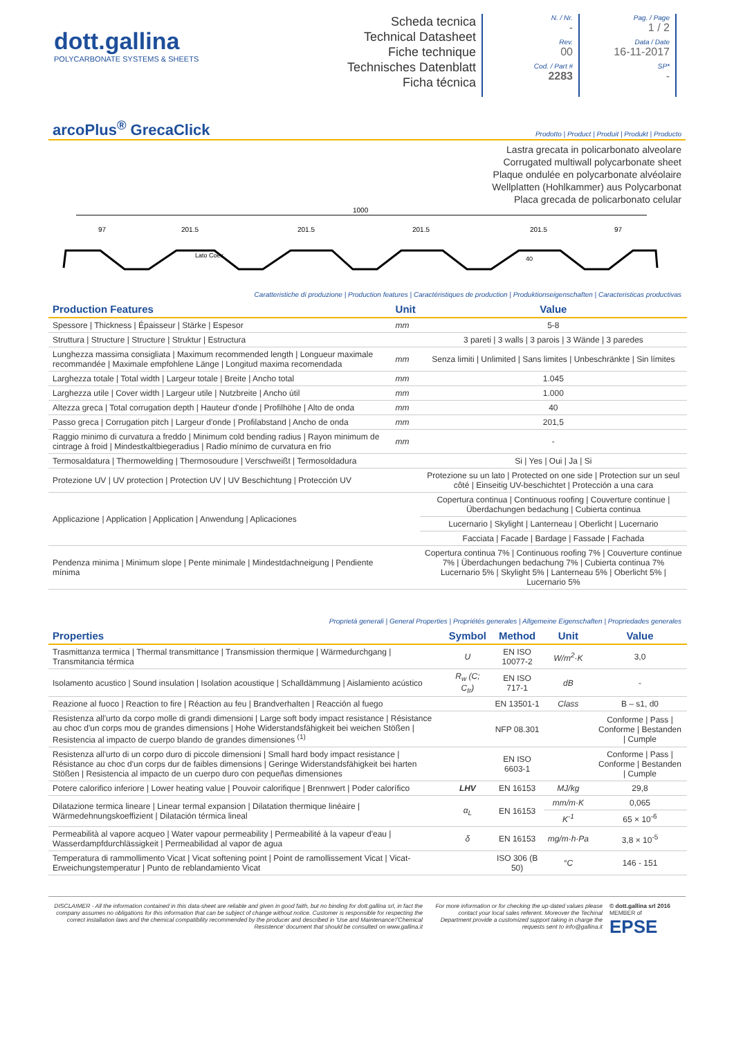dott.gallina
POLYCARBONATE SYSTEMS & SHEETS
Scheda tecnica
Technical Datasheet
Fiche technique
Technisches Datenblatt
Ficha técnica
N. / Nr.
-
Rev.
00
Cod. / Part #
2283
Pag. / Page
1 / 2
Data / Date
16-11-2017
SP*
-
arcoPlus<sup>®</sup> GrecaClick
Prodotto | Product | Produit | Produkt | Producto
Lastra grecata in policarbonato alveolare
Corrugated multiwall polycarbonate sheet
Plaque ondulée en polycarbonate alvéolaire
Wellplatten (Hohlkammer) aus Polycarbonat
Placa grecada de policarbonato celular
1000
97
201.5
201.5
201.5
201.5
97
Lato Coex
40
Caratteristiche di produzione | Production features | Caractéristiques de production | Produktionseigenschaften | Caracteristicas productivas
| Production Features | Unit | Value |
| --- | --- | --- |
| Spessore / Thickness / Épaisseur / Stärke / Espesor | mm | 5-8 |
| Struttura / Structure / Structure / Struktur / Estructura | | 3 pareti / 3 walls / 3 parois / 3 Wände / 3 paredes |
| Lunghezza massima consigliata / Maximum recommended length / Longueur maximale recommandée / Maximale empfohlene Länge / Longitud maxima recomendada | mm | Senza limiti / Unlimited / Sans limites / Unbeschränkte / Sin límites |
| Larghezza totale / Total width / Largeur totale / Breite / Ancho total | mm | 1.045 |
| Larghezza utile / Cover width / Largeur utile / Nutzbreite / Ancho útil | mm | 1.000 |
| Altezza greca / Total corrugation depth / Hauteur d'onde / Profilhöhe / Alto de onda | mm | 40 |
| Passo greca / Corrugation pitch / Largeur d'onde / Profilabstand / Ancho de onda | mm | 201,5 |
| Raggio minimo di curvatura a freddo / Minimum cold bending radius / Rayon minimum de cintrage à froid / Mindestkaltbiegeradius / Radio mínimo de curvatura en frio | mm | - |
| Termosaldatura / Thermowelding / Thermosoudure / Verschweißt / Termosoldadura | | Si / Yes / Oui / Ja / Si |
| Protezione UV / UV protection / Protection UV / UV Beschichtung / Protección UV | | Protezione su un lato / Protected on one side / Protection sur un seul côté / Einseitig UV-beschichtet / Protección a una cara |
| Applicazione / Application / Application / Anwendung / Aplicaciones | | Copertura continua / Continuous roofing / Couverture continue / Überdachungen bedachung / Cubierta continua |
| | | Lucernario / Skylight / Lanterneau / Oberlicht / Lucernario |
| | | Facciata / Facade / Bardage / Fassade / Fachada |
| Pendenza minima / Minimum slope / Pente minimale / Mindestdachneigung / Pendiente mínima | | Copertura continua 7% / Continuous roofing 7% / Couverture continue 7% / Überdachungen bedachung 7% / Cubierta continua 7% Lucernario 5% / Skylight 5% / Lanterneau 5% / Oberlicht 5% / Lucernario 5% |
Proprietà generali | General Properties | Propriétés generales | Allgemeine Eigenschaften | Propriedades generales
| Properties | Symbol | Method | Unit | Value |
| --- | --- | --- | --- | --- |
| Trasmittanza termica / Thermal transmittance / Transmission thermique / Wärmedurchgang / Transmitancia térmica | U | EN ISO 10077-2 | W/m<sup>2</sup>·K | 3,0 |
| Isolamento acustico / Sound insulation / Isolation acoustique / Schalldämmung / Aislamiento acústico | R<sub>w</sub> (C; C<sub>tr</sub>) | EN ISO 717-1 | dB | - |
| Reazione al fuoco / Reaction to fire / Réaction au feu / Brandverhalten / Reacción al fuego | | EN 13501-1 | Class | B – s1, d0 |
| Resistenza all'urto da corpo molle di grandi dimensioni / Large soft body impact resistance / Résistance au choc d'un corps mou de grandes dimensions / Hohe Widerstandsfähigkeit bei weichen Stößen / Resistencia al impacto de cuerpo blando de grandes dimensiones <sup>(1)</sup> | | NFP 08.301 | | Conforme / Pass / Conforme / Bestanden / Cumple |
| Resistenza all'urto di un corpo duro di piccole dimensioni / Small hard body impact resistance / Résistance au choc d'un corps dur de faibles dimensions / Geringe Widerstandsfähigkeit bei harten Stößen / Resistencia al impacto de un cuerpo duro con pequeñas dimensiones | | EN ISO 6603-1 | | Conforme / Pass / Conforme / Bestanden / Cumple |
| Potere calorifico inferiore / Lower heating value / Pouvoir calorifique / Brennwert / Poder calorífico | LHV | EN 16153 | MJ/kg | 29,8 |
| Dilatazione termica lineare / Linear termal expansion / Dilatation thermique linéaire / Wärmedehnungskoeffizient / Dilatación térmica lineal | α<sub>L</sub> | EN 16153 | mm/m·K | 0,065 |
| | | | K<sup>-1</sup> | 65 × 10<sup>-6</sup> |
| Permeabilità al vapore acqueo / Water vapour permeability / Permeabilité à la vapeur d'eau / Wasserdampfdurchlässigkeit / Permeabilidad al vapor de agua | δ | EN 16153 | mg/m·h·Pa | 3,8 × 10<sup>-5</sup> |
| Temperatura di rammollimento Vicat / Vicat softening point / Point de ramollissement Vicat / Vicat-Erweichungstemperatur / Punto de reblandamiento Vicat | | ISO 306 (B 50) | °C | 146 - 151 |
DISCLAIMER - All the information contained in this data-sheet are reliable and given in good faith, but no binding for dott.gallina srl, in fact the company assumes no obligations for this information that can be subject of change without notice. Customer is responsible for respecting the correct installation laws and the chemical compatibility recommended by the producer and described in 'Use and Maintenance'/'Chemical Resistence' document that should be consulted on www.gallina.it
For more information or for checking the up-dated values please contact your local sales referent. Moreover the Techinal Department provide a customized support taking in charge the requests sent to info@gallina.it
© dott.gallina srl 2016
MEMBER of
EPSE